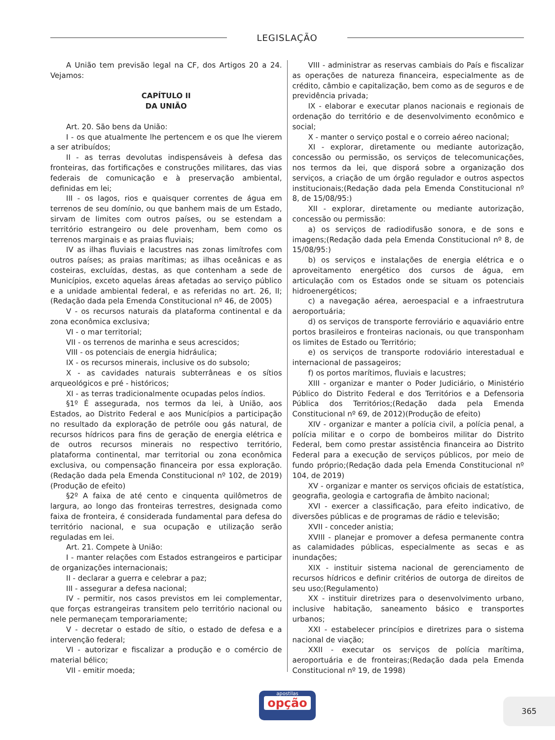LEGISLAÇÃO
A União tem previsão legal na CF, dos Artigos 20 a 24. Vejamos:
CAPÍTULO II
DA UNIÃO
Art. 20. São bens da União:
I - os que atualmente lhe pertencem e os que lhe vierem a ser atribuídos;
II - as terras devolutas indispensáveis à defesa das fronteiras, das fortificações e construções militares, das vias federais de comunicação e à preservação ambiental, definidas em lei;
III - os lagos, rios e quaisquer correntes de água em terrenos de seu domínio, ou que banhem mais de um Estado, sirvam de limites com outros países, ou se estendam a território estrangeiro ou dele provenham, bem como os terrenos marginais e as praias fluviais;
IV as ilhas fluviais e lacustres nas zonas limítrofes com outros países; as praias marítimas; as ilhas oceânicas e as costeiras, excluídas, destas, as que contenham a sede de Municípios, exceto aquelas áreas afetadas ao serviço público e a unidade ambiental federal, e as referidas no art. 26, II;(Redação dada pela Emenda Constitucional nº 46, de 2005)
V - os recursos naturais da plataforma continental e da zona econômica exclusiva;
VI - o mar territorial;
VII - os terrenos de marinha e seus acrescidos;
VIII - os potenciais de energia hidráulica;
IX - os recursos minerais, inclusive os do subsolo;
X - as cavidades naturais subterrâneas e os sítios arqueológicos e pré - históricos;
XI - as terras tradicionalmente ocupadas pelos índios.
§1º É assegurada, nos termos da lei, à União, aos Estados, ao Distrito Federal e aos Municípios a participação no resultado da exploração de petróle oou gás natural, de recursos hídricos para fins de geração de energia elétrica e de outros recursos minerais no respectivo território, plataforma continental, mar territorial ou zona econômica exclusiva, ou compensação financeira por essa exploração. (Redação dada pela Emenda Constitucional nº 102, de 2019)(Produção de efeito)
§2º A faixa de até cento e cinquenta quilômetros de largura, ao longo das fronteiras terrestres, designada como faixa de fronteira, é considerada fundamental para defesa do território nacional, e sua ocupação e utilização serão reguladas em lei.
Art. 21. Compete à União:
I - manter relações com Estados estrangeiros e participar de organizações internacionais;
II - declarar a guerra e celebrar a paz;
III - assegurar a defesa nacional;
IV - permitir, nos casos previstos em lei complementar, que forças estrangeiras transitem pelo território nacional ou nele permaneçam temporariamente;
V - decretar o estado de sítio, o estado de defesa e a intervenção federal;
VI - autorizar e fiscalizar a produção e o comércio de material bélico;
VII - emitir moeda;
VIII - administrar as reservas cambiais do País e fiscalizar as operações de natureza financeira, especialmente as de crédito, câmbio e capitalização, bem como as de seguros e de previdência privada;
IX - elaborar e executar planos nacionais e regionais de ordenação do território e de desenvolvimento econômico e social;
X - manter o serviço postal e o correio aéreo nacional;
XI - explorar, diretamente ou mediante autorização, concessão ou permissão, os serviços de telecomunicações, nos termos da lei, que disporá sobre a organização dos serviços, a criação de um órgão regulador e outros aspectos institucionais;(Redação dada pela Emenda Constitucional nº 8, de 15/08/95:)
XII - explorar, diretamente ou mediante autorização, concessão ou permissão:
a) os serviços de radiodifusão sonora, e de sons e imagens;(Redação dada pela Emenda Constitucional nº 8, de 15/08/95:)
b) os serviços e instalações de energia elétrica e o aproveitamento energético dos cursos de água, em articulação com os Estados onde se situam os potenciais hidroenergéticos;
c) a navegação aérea, aeroespacial e a infraestrutura aeroportuária;
d) os serviços de transporte ferroviário e aquaviário entre portos brasileiros e fronteiras nacionais, ou que transponham os limites de Estado ou Território;
e) os serviços de transporte rodoviário interestadual e internacional de passageiros;
f) os portos marítimos, fluviais e lacustres;
XIII - organizar e manter o Poder Judiciário, o Ministério Público do Distrito Federal e dos Territórios e a Defensoria Pública dos Territórios;(Redação dada pela Emenda Constitucional nº 69, de 2012)(Produção de efeito)
XIV - organizar e manter a polícia civil, a polícia penal, a polícia militar e o corpo de bombeiros militar do Distrito Federal, bem como prestar assistência financeira ao Distrito Federal para a execução de serviços públicos, por meio de fundo próprio;(Redação dada pela Emenda Constitucional nº 104, de 2019)
XV - organizar e manter os serviços oficiais de estatística, geografia, geologia e cartografia de âmbito nacional;
XVI - exercer a classificação, para efeito indicativo, de diversões públicas e de programas de rádio e televisão;
XVII - conceder anistia;
XVIII - planejar e promover a defesa permanente contra as calamidades públicas, especialmente as secas e as inundações;
XIX - instituir sistema nacional de gerenciamento de recursos hídricos e definir critérios de outorga de direitos de seu uso;(Regulamento)
XX - instituir diretrizes para o desenvolvimento urbano, inclusive habitação, saneamento básico e transportes urbanos;
XXI - estabelecer princípios e diretrizes para o sistema nacional de viação;
XXII - executar os serviços de polícia marítima, aeroportuária e de fronteiras;(Redação dada pela Emenda Constitucional nº 19, de 1998)
apostilas
opção
365